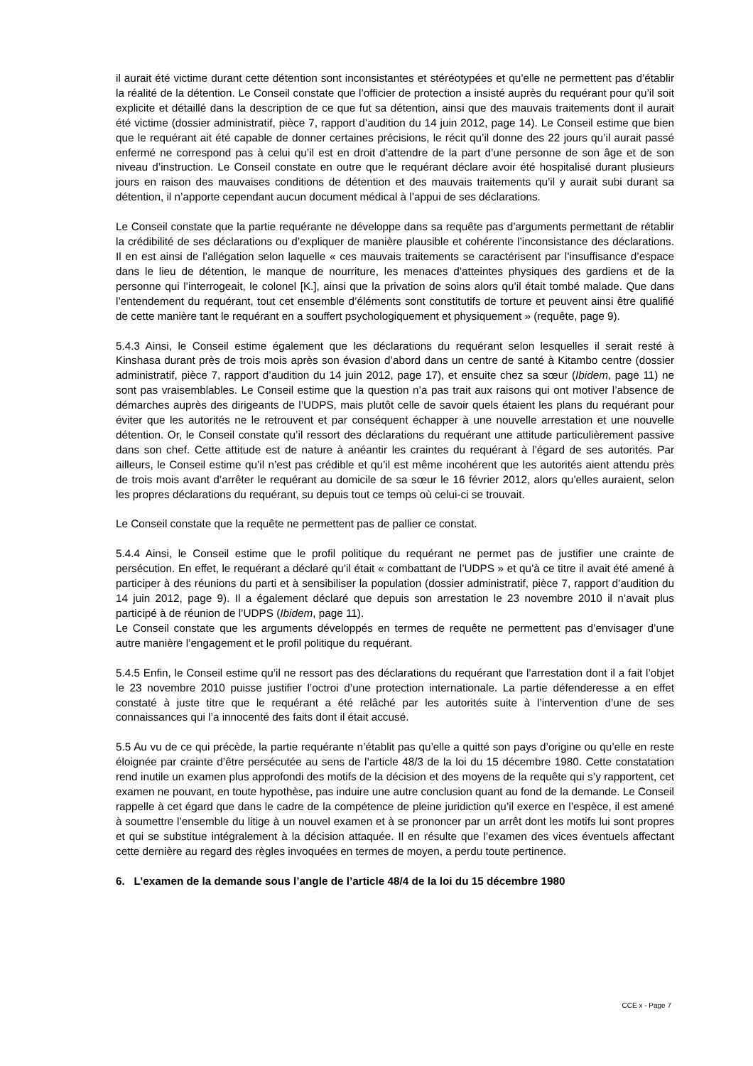il aurait été victime durant cette détention sont inconsistantes et stéréotypées et qu’elle ne permettent pas d’établir la réalité de la détention. Le Conseil constate que l’officier de protection a insisté auprès du requérant pour qu’il soit explicite et détaillé dans la description de ce que fut sa détention, ainsi que des mauvais traitements dont il aurait été victime (dossier administratif, pièce 7, rapport d’audition du 14 juin 2012, page 14). Le Conseil estime que bien que le requérant ait été capable de donner certaines précisions, le récit qu’il donne des 22 jours qu’il aurait passé enfermé ne correspond pas à celui qu’il est en droit d’attendre de la part d’une personne de son âge et de son niveau d’instruction. Le Conseil constate en outre que le requérant déclare avoir été hospitalisé durant plusieurs jours en raison des mauvaises conditions de détention et des mauvais traitements qu’il y aurait subi durant sa détention, il n’apporte cependant aucun document médical à l’appui de ses déclarations.
Le Conseil constate que la partie requérante ne développe dans sa requête pas d’arguments permettant de rétablir la crédibilité de ses déclarations ou d’expliquer de manière plausible et cohérente l’inconsistance des déclarations. Il en est ainsi de l’allégation selon laquelle « ces mauvais traitements se caractérisent par l’insuffisance d’espace dans le lieu de détention, le manque de nourriture, les menaces d’atteintes physiques des gardiens et de la personne qui l’interrogeait, le colonel [K.], ainsi que la privation de soins alors qu’il était tombé malade. Que dans l’entendement du requérant, tout cet ensemble d’éléments sont constitutifs de torture et peuvent ainsi être qualifié de cette manière tant le requérant en a souffert psychologiquement et physiquement » (requête, page 9).
5.4.3 Ainsi, le Conseil estime également que les déclarations du requérant selon lesquelles il serait resté à Kinshasa durant près de trois mois après son évasion d’abord dans un centre de santé à Kitambo centre (dossier administratif, pièce 7, rapport d’audition du 14 juin 2012, page 17), et ensuite chez sa sœur (Ibidem, page 11) ne sont pas vraisemblables. Le Conseil estime que la question n’a pas trait aux raisons qui ont motiver l’absence de démarches auprès des dirigeants de l’UDPS, mais plutôt celle de savoir quels étaient les plans du requérant pour éviter que les autorités ne le retrouvent et par conséquent échapper à une nouvelle arrestation et une nouvelle détention. Or, le Conseil constate qu’il ressort des déclarations du requérant une attitude particulièrement passive dans son chef. Cette attitude est de nature à anéantir les craintes du requérant à l’égard de ses autorités. Par ailleurs, le Conseil estime qu’il n’est pas crédible et qu’il est même incohérent que les autorités aient attendu près de trois mois avant d’arrêter le requérant au domicile de sa sœur le 16 février 2012, alors qu’elles auraient, selon les propres déclarations du requérant, su depuis tout ce temps où celui-ci se trouvait.
Le Conseil constate que la requête ne permettent pas de pallier ce constat.
5.4.4 Ainsi, le Conseil estime que le profil politique du requérant ne permet pas de justifier une crainte de persécution. En effet, le requérant a déclaré qu’il était « combattant de l’UDPS » et qu’à ce titre il avait été amené à participer à des réunions du parti et à sensibiliser la population (dossier administratif, pièce 7, rapport d’audition du 14 juin 2012, page 9). Il a également déclaré que depuis son arrestation le 23 novembre 2010 il n’avait plus participé à de réunion de l’UDPS (Ibidem, page 11).
Le Conseil constate que les arguments développés en termes de requête ne permettent pas d’envisager d’une autre manière l’engagement et le profil politique du requérant.
5.4.5 Enfin, le Conseil estime qu’il ne ressort pas des déclarations du requérant que l’arrestation dont il a fait l’objet le 23 novembre 2010 puisse justifier l’octroi d’une protection internationale. La partie défenderesse a en effet constaté à juste titre que le requérant a été relâché par les autorités suite à l’intervention d’une de ses connaissances qui l’a innocenté des faits dont il était accusé.
5.5 Au vu de ce qui précède, la partie requérante n’établit pas qu’elle a quitté son pays d’origine ou qu’elle en reste éloignée par crainte d’être persécutée au sens de l’article 48/3 de la loi du 15 décembre 1980. Cette constatation rend inutile un examen plus approfondi des motifs de la décision et des moyens de la requête qui s’y rapportent, cet examen ne pouvant, en toute hypothèse, pas induire une autre conclusion quant au fond de la demande. Le Conseil rappelle à cet égard que dans le cadre de la compétence de pleine juridiction qu’il exerce en l’espèce, il est amené à soumettre l’ensemble du litige à un nouvel examen et à se prononcer par un arrêt dont les motifs lui sont propres et qui se substitue intégralement à la décision attaquée. Il en résulte que l’examen des vices éventuels affectant cette dernière au regard des règles invoquées en termes de moyen, a perdu toute pertinence.
6. L’examen de la demande sous l’angle de l’article 48/4 de la loi du 15 décembre 1980
CCE x - Page 7